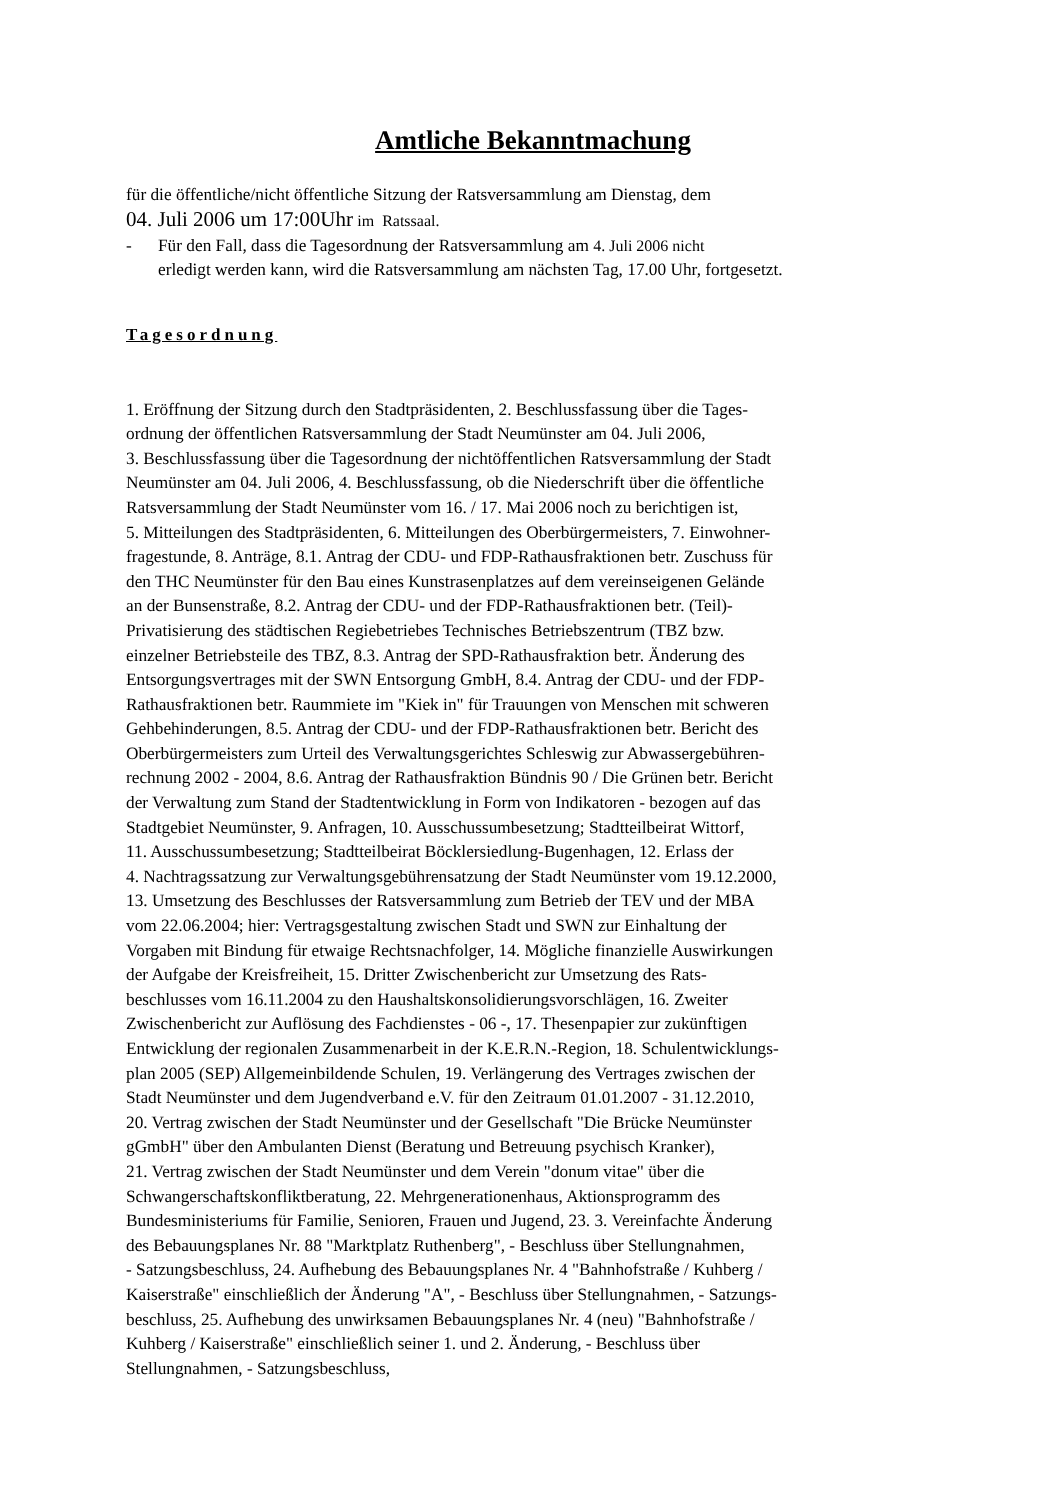Amtliche Bekanntmachung
für die öffentliche/nicht öffentliche Sitzung der Ratsversammlung am Dienstag, dem
04. Juli 2006 um 17:00Uhr im Ratssaal.
- Für den Fall, dass die Tagesordnung der Ratsversammlung am 4. Juli 2006 nicht
erledigt werden kann, wird die Ratsversammlung am nächsten Tag, 17.00 Uhr, fortgesetzt.
Tagesordnung
1. Eröffnung der Sitzung durch den Stadtpräsidenten, 2. Beschlussfassung über die Tages-
ordnung der öffentlichen Ratsversammlung der Stadt Neumünster am 04. Juli 2006,
3. Beschlussfassung über die Tagesordnung der nichtöffentlichen Ratsversammlung der Stadt
Neumünster am 04. Juli 2006, 4. Beschlussfassung, ob die Niederschrift über die öffentliche
Ratsversammlung der Stadt Neumünster vom 16. / 17. Mai 2006 noch zu berichtigen ist,
5. Mitteilungen des Stadtpräsidenten, 6. Mitteilungen des Oberbürgermeisters, 7. Einwohner-
fragestunde, 8. Anträge, 8.1. Antrag der CDU- und FDP-Rathausfraktionen betr. Zuschuss für
den THC Neumünster für den Bau eines Kunstrasenplatzes auf dem vereinseigenen Gelände
an der Bunsenstraße, 8.2. Antrag der CDU- und der FDP-Rathausfraktionen betr. (Teil)-
Privatisierung des städtischen Regiebetriebes Technisches Betriebszentrum (TBZ bzw.
einzelner Betriebsteile des TBZ, 8.3. Antrag der SPD-Rathausfraktion betr. Änderung des
Entsorgungsvertrages mit der SWN Entsorgung GmbH, 8.4. Antrag der CDU- und der FDP-
Rathausfraktionen betr. Raummiete im "Kiek in" für Trauungen von Menschen mit schweren
Gehbehinderungen, 8.5. Antrag der CDU- und der FDP-Rathausfraktionen betr. Bericht des
Oberbürgermeisters zum Urteil des Verwaltungsgerichtes Schleswig zur Abwassergebühren-
rechnung 2002 - 2004, 8.6. Antrag der Rathausfraktion Bündnis 90 / Die Grünen betr. Bericht
der Verwaltung zum Stand der Stadtentwicklung in Form von Indikatoren - bezogen auf das
Stadtgebiet Neumünster, 9. Anfragen, 10. Ausschussumbesetzung; Stadtteilbeirat Wittorf,
11. Ausschussumbesetzung; Stadtteilbeirat Böcklersiedlung-Bugenhagen, 12. Erlass der
4. Nachtragssatzung zur Verwaltungsgebührensatzung der Stadt Neumünster vom 19.12.2000,
13. Umsetzung des Beschlusses der Ratsversammlung zum Betrieb der TEV und der MBA
vom 22.06.2004; hier: Vertragsgestaltung zwischen Stadt und SWN zur Einhaltung der
Vorgaben mit Bindung für etwaige Rechtsnachfolger, 14. Mögliche finanzielle Auswirkungen
der Aufgabe der Kreisfreiheit, 15. Dritter Zwischenbericht zur Umsetzung des Rats-
beschlusses vom 16.11.2004 zu den Haushaltskonsolidierungsvorschlägen, 16. Zweiter
Zwischenbericht zur Auflösung des Fachdienstes - 06 -, 17. Thesenpapier zur zukünftigen
Entwicklung der regionalen Zusammenarbeit in der K.E.R.N.-Region, 18. Schulentwicklungs-
plan 2005 (SEP) Allgemeinbildende Schulen, 19. Verlängerung des Vertrages zwischen der
Stadt Neumünster und dem Jugendverband e.V. für den Zeitraum 01.01.2007 - 31.12.2010,
20. Vertrag zwischen der Stadt Neumünster und der Gesellschaft "Die Brücke Neumünster
gGmbH" über den Ambulanten Dienst (Beratung und Betreuung psychisch Kranker),
21. Vertrag zwischen der Stadt Neumünster und dem Verein "donum vitae" über die
Schwangerschaftskonfliktberatung, 22. Mehrgenerationenhaus, Aktionsprogramm des
Bundesministeriums für Familie, Senioren, Frauen und Jugend, 23. 3. Vereinfachte Änderung
des Bebauungsplanes Nr. 88 "Marktplatz Ruthenberg", - Beschluss über Stellungnahmen,
- Satzungsbeschluss, 24. Aufhebung des Bebauungsplanes Nr. 4 "Bahnhofstraße / Kuhberg /
Kaiserstraße" einschließlich der Änderung "A", - Beschluss über Stellungnahmen, - Satzungs-
beschluss, 25. Aufhebung des unwirksamen Bebauungsplanes Nr. 4 (neu) "Bahnhofstraße /
Kuhberg / Kaiserstraße" einschließlich seiner 1. und 2. Änderung, - Beschluss über
Stellungnahmen, - Satzungsbeschluss,